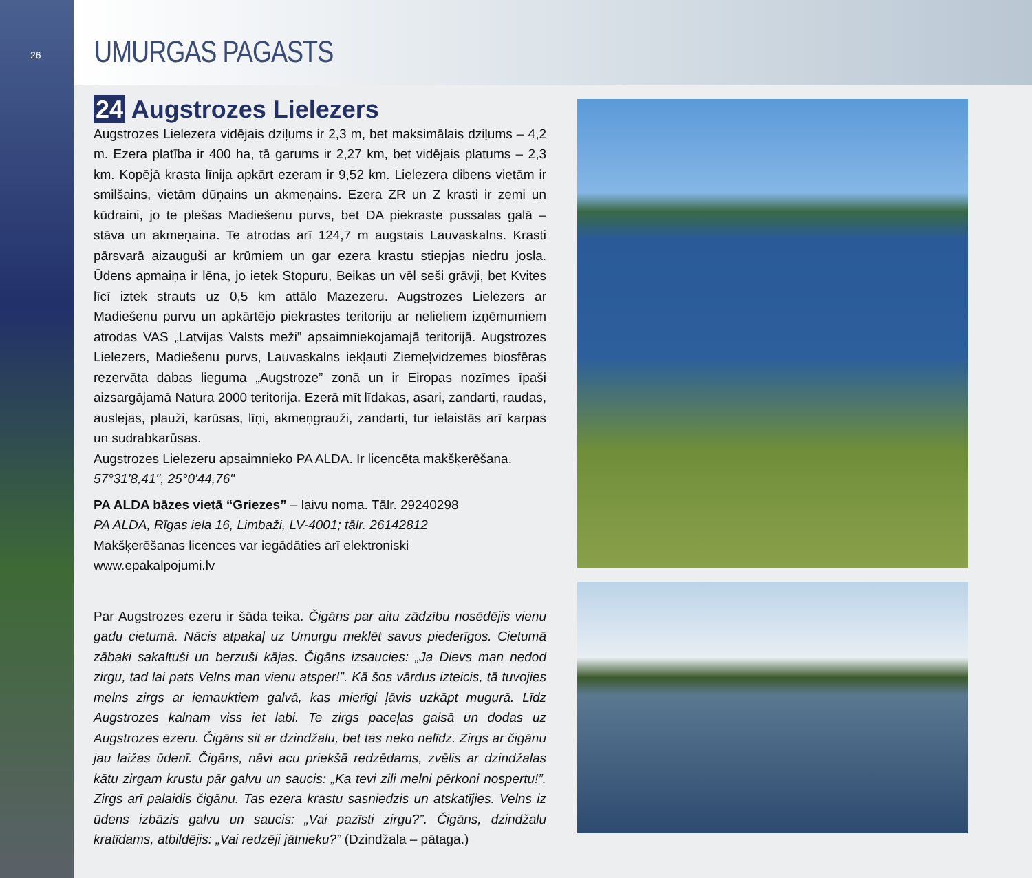26
UMURGAS PAGASTS
24 Augstrozes Lielezers
Augstrozes Lielezera vidējais dziļums ir 2,3 m, bet maksimālais dziļums – 4,2 m. Ezera platība ir 400 ha, tā garums ir 2,27 km, bet vidējais platums – 2,3 km. Kopējā krasta līnija apkārt ezeram ir 9,52 km. Lielezera dibens vietām ir smilšains, vietām dūņains un akmeņains. Ezera ZR un Z krasti ir zemi un kūdraini, jo te plešas Madiešenu purvs, bet DA piekraste pussalas galā – stāva un akmeņaina. Te atrodas arī 124,7 m augstais Lauvaskalns. Krasti pārsvarā aizauguši ar krūmiem un gar ezera krastu stiepjas niedru josla. Ūdens apmaiņa ir lēna, jo ietek Stopuru, Beikas un vēl seši grāvji, bet Kvites līcī iztek strauts uz 0,5 km attālo Mazezeru. Augstrozes Lielezers ar Madiešenu purvu un apkārtējo piekrastes teritoriju ar nelieliem izņēmumiem atrodas VAS „Latvijas Valsts meži” apsaimniekojamajā teritorijā. Augstrozes Lielezers, Madiešenu purvs, Lauvaskalns iekļauti Ziemeļvidzemes biosfēras rezervāta dabas lieguma „Augstroze” zonā un ir Eiropas nozīmes īpaši aizsargājamā Natura 2000 teritorija. Ezerā mīt līdakas, asari, zandarti, raudas, auslejas, plauži, karūsas, līņi, akmeņgrauži, zandarti, tur ielaistās arī karpas un sudrabkarūsas.
Augstrozes Lielezeru apsaimnieko PA ALDA. Ir licencēta makšķerēšana.
57°31'8,41", 25°0'44,76"
PA ALDA bāzes vietā “Griezes” – laivu noma. Tālr. 29240298
PA ALDA, Rīgas iela 16, Limbaži, LV-4001; tālr. 26142812
Makšķerēšanas licences var iegādāties arī elektroniski
www.epakalpojumi.lv
Par Augstrozes ezeru ir šāda teika. Čigāns par aitu zādzību nosēdējis vienu gadu cietumā. Nācis atpakaļ uz Umurgu meklēt savus piederīgos. Cietumā zābaki sakaltuši un berzuši kājas. Čigāns izsaucies: „Ja Dievs man nedod zirgu, tad lai pats Velns man vienu atsper!”. Kā šos vārdus izteicis, tā tuvojies melns zirgs ar iemauktiem galvā, kas mierīgi ļāvis uzkāpt mugurā. Līdz Augstrozes kalnam viss iet labi. Te zirgs paceļas gaisā un dodas uz Augstrozes ezeru. Čigāns sit ar dzindžalu, bet tas neko nelīdz. Zirgs ar čigānu jau laižas ūdenī. Čigāns, nāvi acu priekšā redzēdams, zvēlis ar dzindžalas kātu zirgam krustu pār galvu un saucis: „Ka tevi zili melni pērkoni nospertu!”. Zirgs arī palaidis čigānu. Tas ezera krastu sasniedzis un atskatījies. Velns iz ūdens izbāzis galvu un saucis: „Vai pazīsti zirgu?”. Čigāns, dzindžalu kratīdams, atbildējis: „Vai redzēji jātnieku?” (Dzindžala – pātaga.)